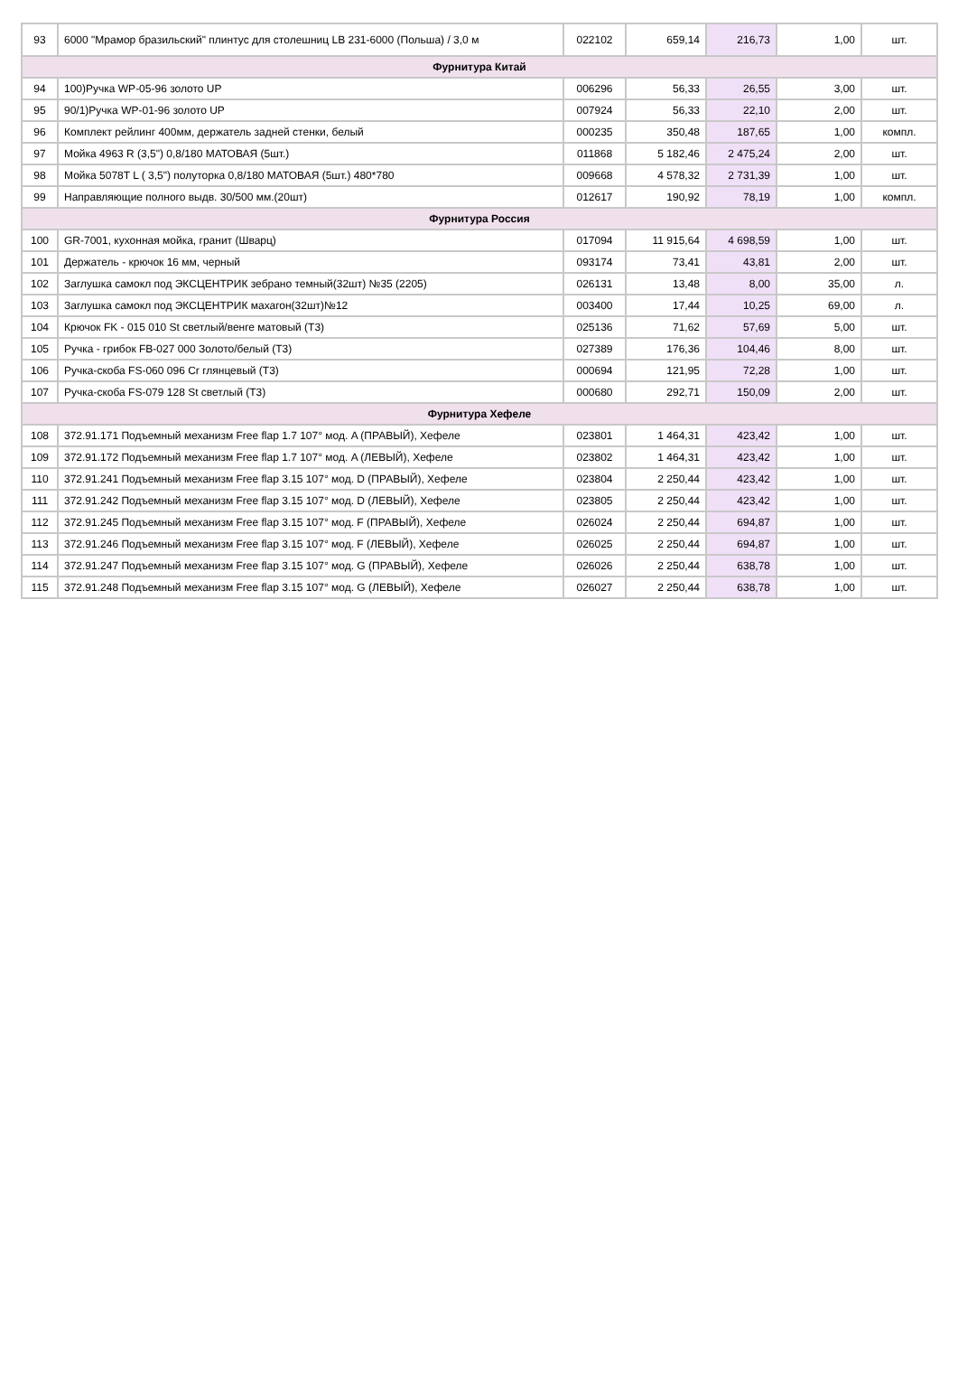| 93 | 6000 "Мрамор бразильский" плинтус для столешниц LB 231-6000 (Польша) / 3,0 м | 022102 | 659,14 | 216,73 | 1,00 | шт. |
| Фурнитура Китай | | | | | | |
| 94 | 100)Ручка WP-05-96 золото UP | 006296 | 56,33 | 26,55 | 3,00 | шт. |
| 95 | 90/1)Ручка WP-01-96 золото UP | 007924 | 56,33 | 22,10 | 2,00 | шт. |
| 96 | Комплект рейлинг 400мм, держатель задней стенки, белый | 000235 | 350,48 | 187,65 | 1,00 | компл. |
| 97 | Мойка 4963 R (3,5") 0,8/180 МАТОВАЯ (5шт.) | 011868 | 5 182,46 | 2 475,24 | 2,00 | шт. |
| 98 | Мойка 5078T L ( 3,5") полуторка 0,8/180 МАТОВАЯ (5шт.) 480*780 | 009668 | 4 578,32 | 2 731,39 | 1,00 | шт. |
| 99 | Направляющие полного выдв. 30/500 мм.(20шт) | 012617 | 190,92 | 78,19 | 1,00 | компл. |
| Фурнитура Россия | | | | | | |
| 100 | GR-7001, кухонная мойка, гранит (Шварц) | 017094 | 11 915,64 | 4 698,59 | 1,00 | шт. |
| 101 | Держатель - крючок 16 мм, черный | 093174 | 73,41 | 43,81 | 2,00 | шт. |
| 102 | Заглушка самокл под ЭКСЦЕНТРИК зебрано темный(32шт) №35 (2205) | 026131 | 13,48 | 8,00 | 35,00 | л. |
| 103 | Заглушка самокл под ЭКСЦЕНТРИК махагон(32шт)№12 | 003400 | 17,44 | 10,25 | 69,00 | л. |
| 104 | Крючок FK - 015 010 St светлый/венге матовый (Т3) | 025136 | 71,62 | 57,69 | 5,00 | шт. |
| 105 | Ручка - грибок FB-027 000 Золото/белый (Т3) | 027389 | 176,36 | 104,46 | 8,00 | шт. |
| 106 | Ручка-скоба FS-060 096 Cr глянцевый (Т3) | 000694 | 121,95 | 72,28 | 1,00 | шт. |
| 107 | Ручка-скоба FS-079 128 St светлый (Т3) | 000680 | 292,71 | 150,09 | 2,00 | шт. |
| Фурнитура Хефеле | | | | | | |
| 108 | 372.91.171 Подъемный механизм Free flap 1.7 107° мод. A (ПРАВЫЙ), Хефеле | 023801 | 1 464,31 | 423,42 | 1,00 | шт. |
| 109 | 372.91.172 Подъемный механизм Free flap 1.7 107° мод. A (ЛЕВЫЙ), Хефеле | 023802 | 1 464,31 | 423,42 | 1,00 | шт. |
| 110 | 372.91.241 Подъемный механизм Free flap 3.15 107° мод. D (ПРАВЫЙ), Хефеле | 023804 | 2 250,44 | 423,42 | 1,00 | шт. |
| 111 | 372.91.242 Подъемный механизм Free flap 3.15 107° мод. D (ЛЕВЫЙ), Хефеле | 023805 | 2 250,44 | 423,42 | 1,00 | шт. |
| 112 | 372.91.245 Подъемный механизм Free flap 3.15 107° мод. F (ПРАВЫЙ), Хефеле | 026024 | 2 250,44 | 694,87 | 1,00 | шт. |
| 113 | 372.91.246 Подъемный механизм Free flap 3.15 107° мод. F (ЛЕВЫЙ), Хефеле | 026025 | 2 250,44 | 694,87 | 1,00 | шт. |
| 114 | 372.91.247 Подъемный механизм Free flap 3.15 107° мод. G (ПРАВЫЙ), Хефеле | 026026 | 2 250,44 | 638,78 | 1,00 | шт. |
| 115 | 372.91.248 Подъемный механизм Free flap 3.15 107° мод. G (ЛЕВЫЙ), Хефеле | 026027 | 2 250,44 | 638,78 | 1,00 | шт. |